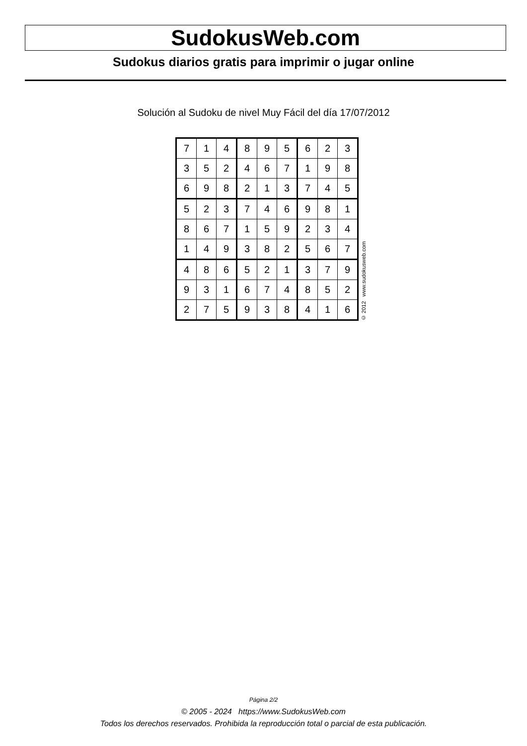SudokusWeb.com
Sudokus diarios gratis para imprimir o jugar online
Solución al Sudoku de nivel Muy Fácil del día 17/07/2012
| 7 | 1 | 4 | 8 | 9 | 5 | 6 | 2 | 3 |
| 3 | 5 | 2 | 4 | 6 | 7 | 1 | 9 | 8 |
| 6 | 9 | 8 | 2 | 1 | 3 | 7 | 4 | 5 |
| 5 | 2 | 3 | 7 | 4 | 6 | 9 | 8 | 1 |
| 8 | 6 | 7 | 1 | 5 | 9 | 2 | 3 | 4 |
| 1 | 4 | 9 | 3 | 8 | 2 | 5 | 6 | 7 |
| 4 | 8 | 6 | 5 | 2 | 1 | 3 | 7 | 9 |
| 9 | 3 | 1 | 6 | 7 | 4 | 8 | 5 | 2 |
| 2 | 7 | 5 | 9 | 3 | 8 | 4 | 1 | 6 |
© 2012 www.sudokusweb.com
Página 2/2
© 2005 - 2024 https://www.SudokusWeb.com
Todos los derechos reservados. Prohibida la reproducción total o parcial de esta publicación.